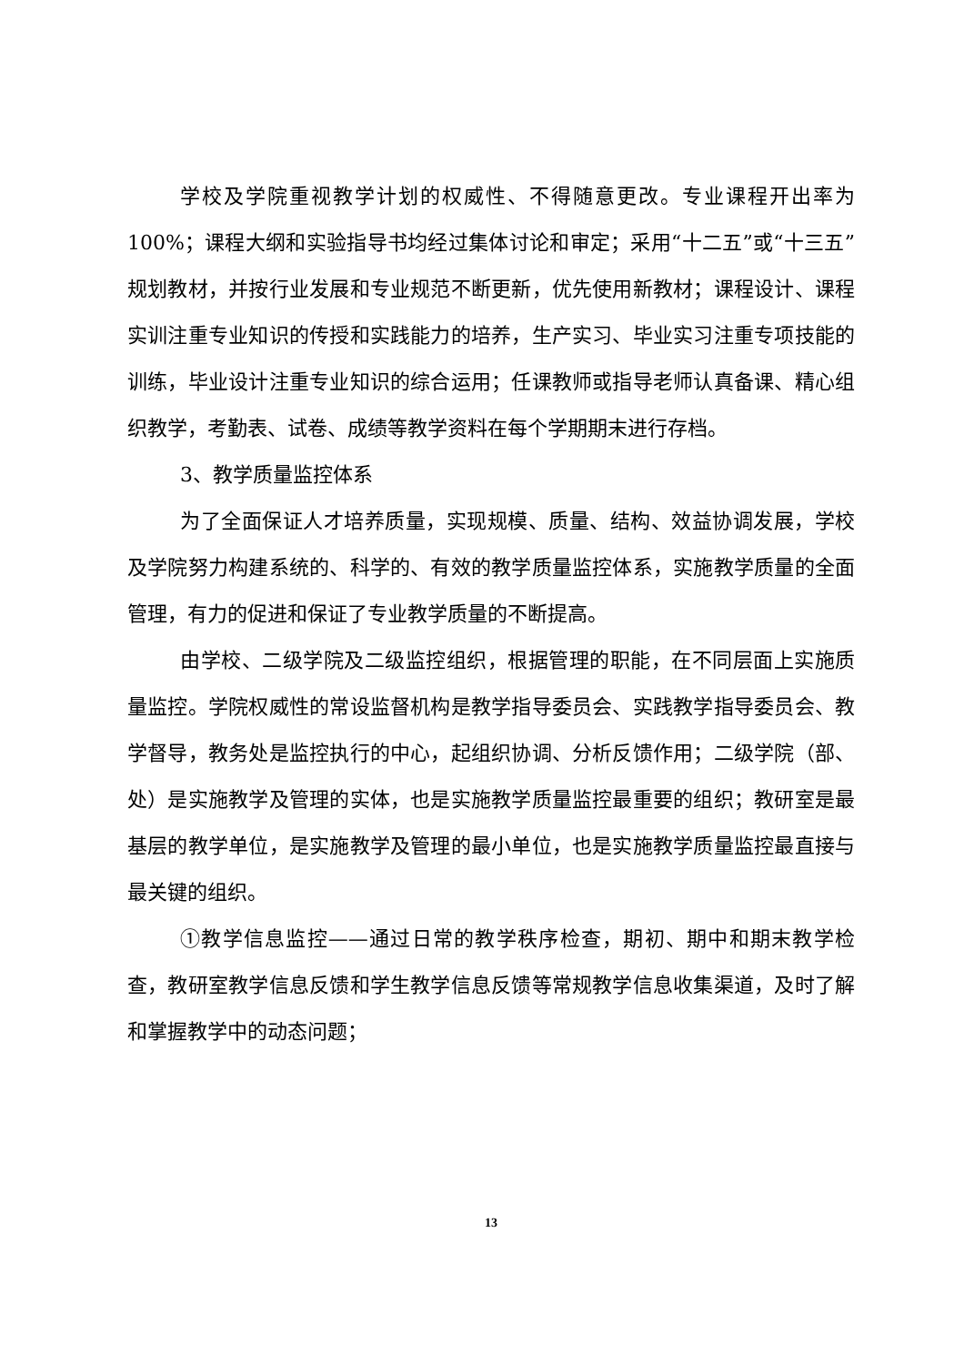学校及学院重视教学计划的权威性、不得随意更改。专业课程开出率为100%；课程大纲和实验指导书均经过集体讨论和审定；采用“十二五”或“十三五”规划教材，并按行业发展和专业规范不断更新，优先使用新教材；课程设计、课程实训注重专业知识的传授和实践能力的培养，生产实习、毕业实习注重专项技能的训练，毕业设计注重专业知识的综合运用；任课教师或指导老师认真备课、精心组织教学，考勤表、试卷、成绩等教学资料在每个学期期末进行存档。
3、教学质量监控体系
为了全面保证人才培养质量，实现规模、质量、结构、效益协调发展，学校及学院努力构建系统的、科学的、有效的教学质量监控体系，实施教学质量的全面管理，有力的促进和保证了专业教学质量的不断提高。
由学校、二级学院及二级监控组织，根据管理的职能，在不同层面上实施质量监控。学院权威性的常设监督机构是教学指导委员会、实践教学指导委员会、教学督导，教务处是监控执行的中心，起组织协调、分析反馈作用；二级学院（部、处）是实施教学及管理的实体，也是实施教学质量监控最重要的组织；教研室是最基层的教学单位，是实施教学及管理的最小单位，也是实施教学质量监控最直接与最关键的组织。
①教学信息监控——通过日常的教学秩序检查，期初、期中和期末教学检查，教研室教学信息反馈和学生教学信息反馈等常规教学信息收集渠道，及时了解和掌握教学中的动态问题；
13